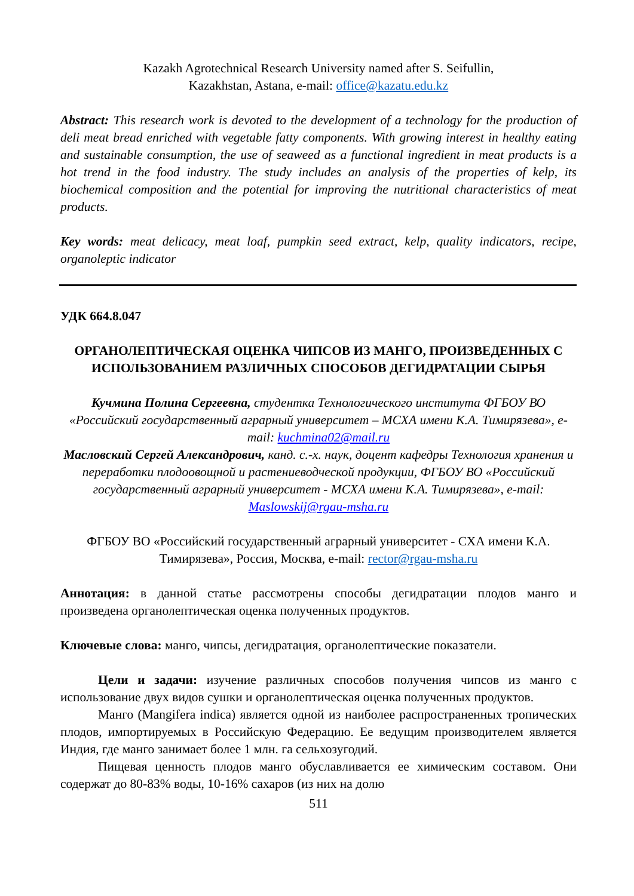Kazakh Agrotechnical Research University named after S. Seifullin,
Kazakhstan, Astana, e-mail: office@kazatu.edu.kz
Abstract: This research work is devoted to the development of a technology for the production of deli meat bread enriched with vegetable fatty components. With growing interest in healthy eating and sustainable consumption, the use of seaweed as a functional ingredient in meat products is a hot trend in the food industry. The study includes an analysis of the properties of kelp, its biochemical composition and the potential for improving the nutritional characteristics of meat products.
Key words: meat delicacy, meat loaf, pumpkin seed extract, kelp, quality indicators, recipe, organoleptic indicator
УДК 664.8.047
ОРГАНОЛЕПТИЧЕСКАЯ ОЦЕНКА ЧИПСОВ ИЗ МАНГО, ПРОИЗВЕДЕННЫХ С ИСПОЛЬЗОВАНИЕМ РАЗЛИЧНЫХ СПОСОБОВ ДЕГИДРАТАЦИИ СЫРЬЯ
Кучмина Полина Сергеевна, студентка Технологического института ФГБОУ ВО «Российский государственный аграрный университет – МСХА имени К.А. Тимирязева», e-mail: kuchmina02@mail.ru
Масловский Сергей Александрович, канд. с.-х. наук, доцент кафедры Технология хранения и переработки плодоовощной и растениеводческой продукции, ФГБОУ ВО «Российский государственный аграрный университет - МСХА имени К.А. Тимирязева», e-mail: Maslowskij@rgau-msha.ru
ФГБОУ ВО «Российский государственный аграрный университет - СХА имени К.А. Тимирязева», Россия, Москва, e-mail: rector@rgau-msha.ru
Аннотация: в данной статье рассмотрены способы дегидратации плодов манго и произведена органолептическая оценка полученных продуктов.
Ключевые слова: манго, чипсы, дегидратация, органолептические показатели.
Цели и задачи: изучение различных способов получения чипсов из манго с использование двух видов сушки и органолептическая оценка полученных продуктов.
Манго (Mangifera indica) является одной из наиболее распространенных тропических плодов, импортируемых в Российскую Федерацию. Ее ведущим производителем является Индия, где манго занимает более 1 млн. га сельхозугодий.
Пищевая ценность плодов манго обуславливается ее химическим составом. Они содержат до 80-83% воды, 10-16% сахаров (из них на долю
511